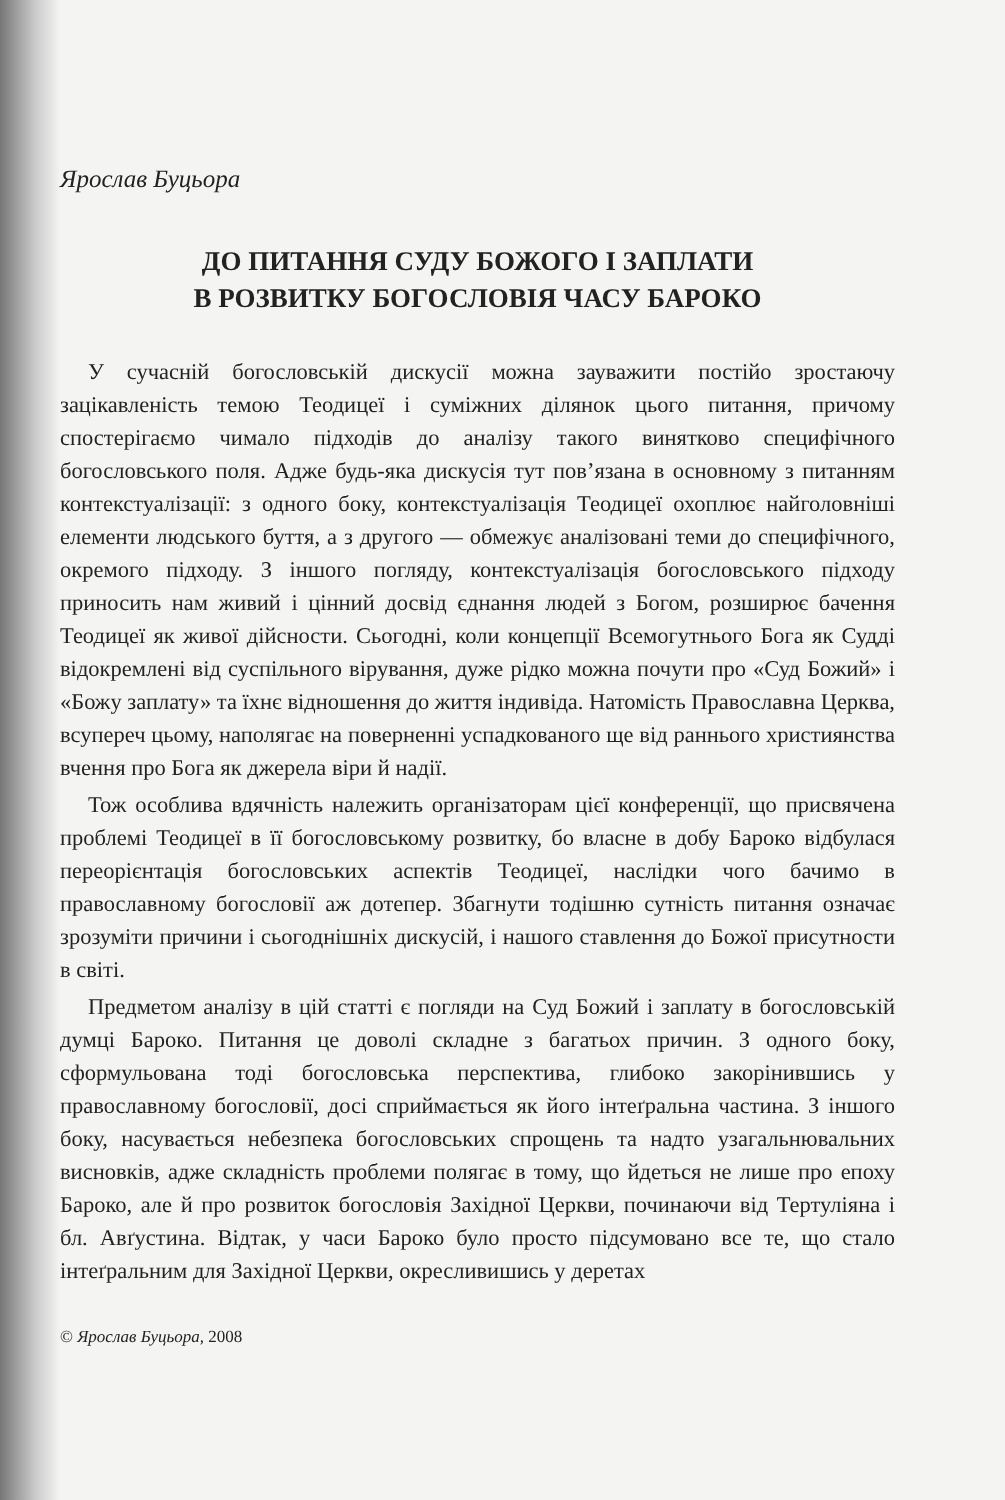Ярослав Буцьора
ДО ПИТАННЯ СУДУ БОЖОГО І ЗАПЛАТИ
В РОЗВИТКУ БОГОСЛОВІЯ ЧАСУ БАРОКО
У сучасній богословській дискусії можна зауважити постійо зростаючу зацікавленість темою Теодицеї і суміжних ділянок цього питання, причому спостерігаємо чимало підходів до аналізу такого винятково специфічного богословського поля. Адже будь-яка дискусія тут пов’язана в основному з питанням контекстуалізації: з одного боку, контекстуалізація Теодицеї охоплює найголовніші елементи людського буття, а з другого — обмежує аналізовані теми до специфічного, окремого підходу. З іншого погляду, контекстуалізація богословського підходу приносить нам живий і цінний досвід єднання людей з Богом, розширює бачення Теодицеї як живої дійсности. Сьогодні, коли концепції Всемогутнього Бога як Судді відокремлені від суспільного вірування, дуже рідко можна почути про «Суд Божий» і «Божу заплату» та їхнє відношення до життя індивіда. Натомість Православна Церква, всупереч цьому, наполягає на поверненні успадкованого ще від раннього християнства вчення про Бога як джерела віри й надії.
Тож особлива вдячність належить організаторам цієї конференції, що присвячена проблемі Теодицеї в її богословському розвитку, бо власне в добу Бароко відбулася переорієнтація богословських аспектів Теодицеї, наслідки чого бачимо в православному богословії аж дотепер. Збагнути тодішню сутність питання означає зрозуміти причини і сьогоднішніх дискусій, і нашого ставлення до Божої присутности в світі.
Предметом аналізу в цій статті є погляди на Суд Божий і заплату в богословській думці Бароко. Питання це доволі складне з багатьох причин. З одного боку, сформульована тоді богословська перспектива, глибоко закорінившись у православному богословії, досі сприймається як його інтеґральна частина. З іншого боку, насувається небезпека богословських спрощень та надто узагальнювальних висновків, адже складність проблеми полягає в тому, що йдеться не лише про епоху Бароко, але й про розвиток богословія Західної Церкви, починаючи від Тертуліяна і бл. Авґустина. Відтак, у часи Бароко було просто підсумовано все те, що стало інтеґральним для Західної Церкви, окресливишись у деретах
© Ярослав Буцьора, 2008